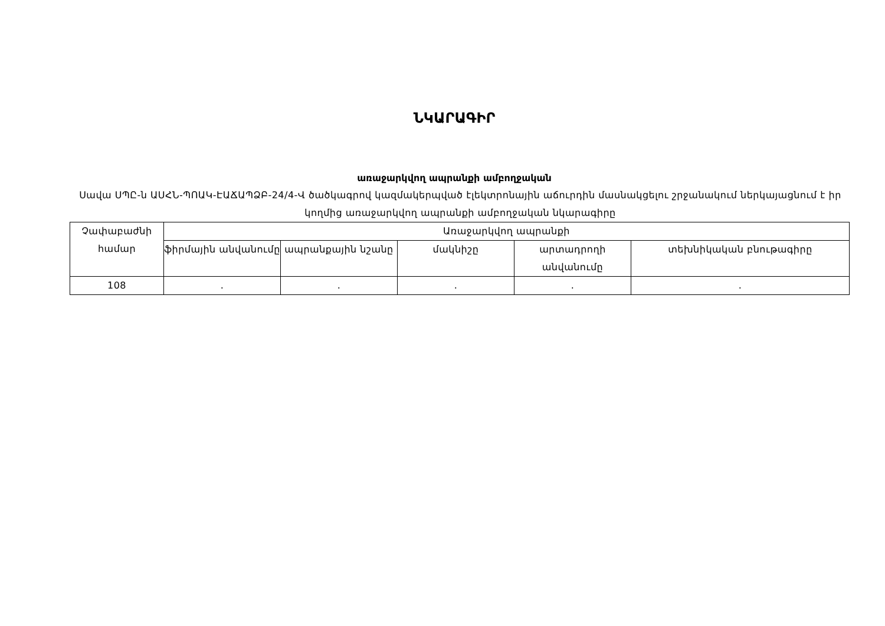ՆԿԱՐԱԳԻՐ
առաջարկվող ապրանքի ամբողջական
Սավա ՍՊԸ-ն ԱՍՀՆ-ՊՈԱԿ-ԷԱՃԱՊՁԲ-24/4-Վ ծածկագրով կազմակերպված էլեկտրոնային աճուրդին մասնակցելու շրջանակում ներկայացնում է իր կողմից առաջարկվող ապրանքի ամբողջական նկարագիրը
| Չափաբաժնի համար | Առաջարկվող ապրանքի | | | | |
| | ֆիրմային անվանումը | ապրանքային նշանը | մակնիշը | արտադրողի անվանումը | տեխնիկական բնութագիրը |
| 108 | . | . | . | . | . |